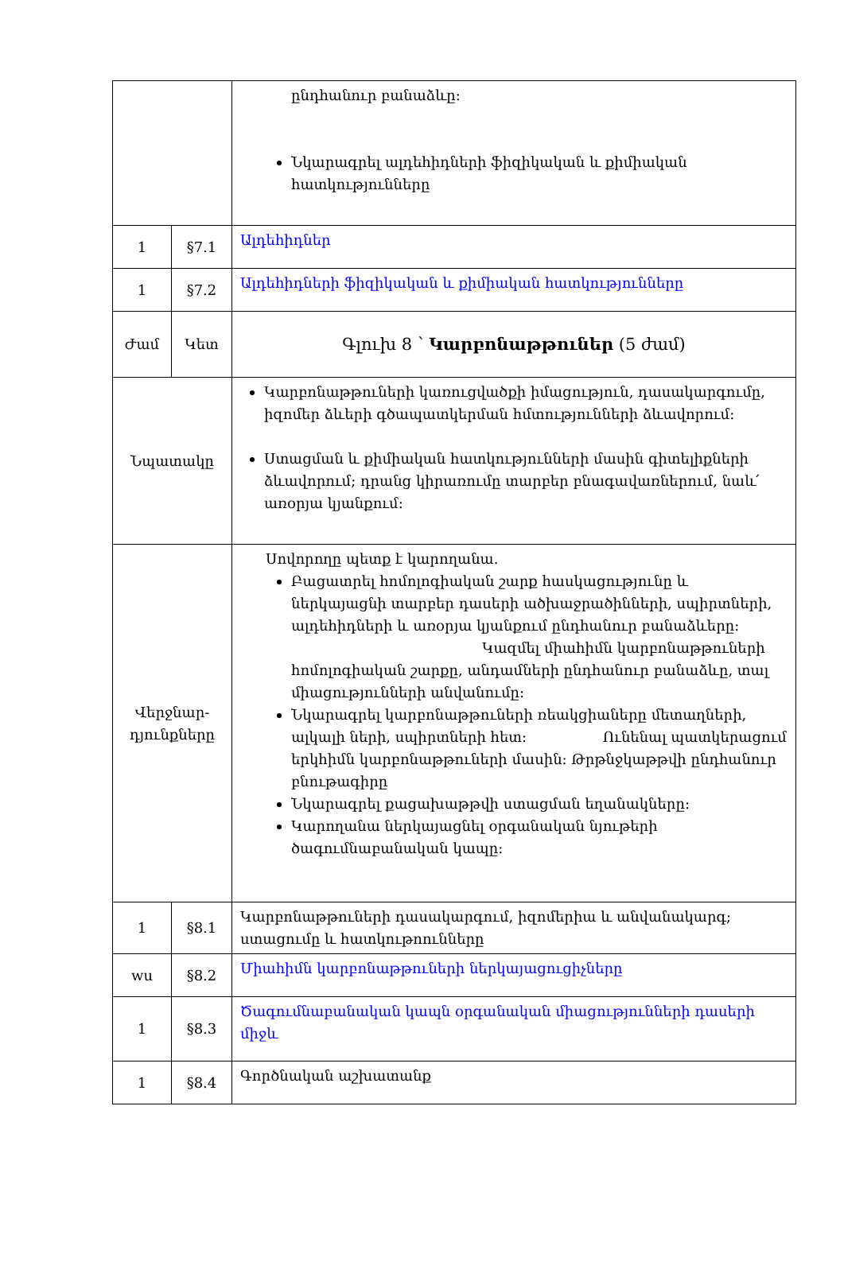| | | ընդհանուր բանաձևը: Նկարագրել ալդեհիդների ֆիզիկական և քիմիական հատկությունները |
| 1 | §7.1 | Ալդեհիդներ |
| 1 | §7.2 | Ալդեհիդների ֆիզիկական և քիմիական հատկությունները |
| Ժամ | Կետ | Գլուխ 8 ՝ Կարբոնաթթուներ (5 ժամ) |
| Նպատակը | | Կարբոնաթթուների կառուցվածքի իմացություն, դասակարգումը, իզոմեր ձևերի գծապատկերման հմտությունների ձևավորում: Ստացման և քիմիական հատկությունների մասին գիտելիքների ձևավորում; դրանց կիրառումը տարբեր բնագավառներում, նաև՛ առօրյա կյանքում: |
| Վերջնար- դյունքները | | Սովորողը պետք է կարողանա. Բացատրել հոմոլոգիական շարք հասկացությունը և ներկայացնի տարբեր դասերի ածխաջրածինների, սպիրտների, ալդեհիդների և առօրյա կյանքում ընդհանուր բանաձևերը: Կազմել միահիմն կարբոնաթթուների հոմոլոգիական շարքը, անդամների ընդհանուր բանաձևը, տալ միացությունների անվանումը: Նկարագրել կարբոնաթթուների ռեակցիաները մետաղների, ալկալի ների, սպիրտների հետ: Ունենալ պատկերացում երկհիմն կարբոնաթթուների մասին: Թրթնջկաթթվի ընդհանուր բնութագիրը Նկարագրել քացախաթթվի ստացման եղանակները: Կարողանա ներկայացնել օրգանական նյութերի ծագումնաբանական կապը: |
| 1 | §8.1 | Կարբոնաթթուների դասակարգում, իզոմերիա և անվանակարգ; ստացումը և հատկութոունները |
| wu | §8.2 | Միահիմն կարբոնաթթուների ներկայացուցիչները |
| 1 | §8.3 | Ծագումնաբանական կապն օրգանական միացությունների դասերի միջև |
| 1 | §8.4 | Գործնական աշխատանք |